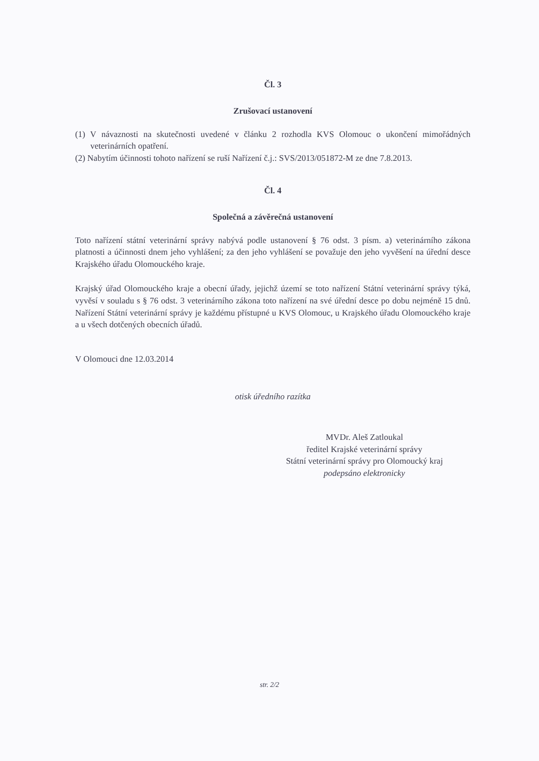Čl. 3
Zrušovací ustanovení
(1) V návaznosti na skutečnosti uvedené v článku 2 rozhodla KVS Olomouc o ukončení mimořádných veterinárních opatření.
(2) Nabytím účinnosti tohoto nařízení se ruší Nařízení č.j.: SVS/2013/051872-M ze dne 7.8.2013.
Čl. 4
Společná a závěrečná ustanovení
Toto nařízení státní veterinární správy nabývá podle ustanovení § 76 odst. 3 písm. a) veterinárního zákona platnosti a účinnosti dnem jeho vyhlášení; za den jeho vyhlášení se považuje den jeho vyvěšení na úřední desce Krajského úřadu Olomouckého kraje.
Krajský úřad Olomouckého kraje a obecní úřady, jejichž území se toto nařízení Státní veterinární správy týká, vyvěsí v souladu s § 76 odst. 3 veterinárního zákona toto nařízení na své úřední desce po dobu nejméně 15 dnů. Nařízení Státní veterinární správy je každému přístupné u KVS Olomouc, u Krajského úřadu Olomouckého kraje a u všech dotčených obecních úřadů.
V Olomouci dne 12.03.2014
otisk úředního razítka
MVDr. Aleš Zatloukal
ředitel Krajské veterinární správy
Státní veterinární správy pro Olomoucký kraj
podepsáno elektronicky
str. 2/2